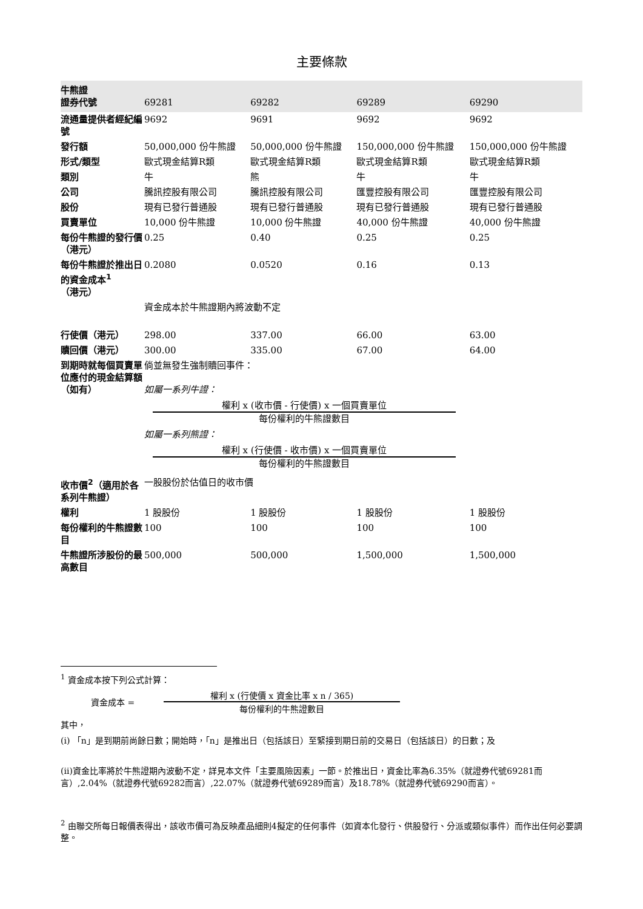主要條款
| 牛熊證 證券代號 | 69281 | 69282 | 69289 | 69290 |
| 流通量提供者經紀編號 | 9692 | 9691 | 9692 | 9692 |
| 發行額 | 50,000,000 份牛熊證 | 50,000,000 份牛熊證 | 150,000,000 份牛熊證 | 150,000,000 份牛熊證 |
| 形式/類型 | 歐式現金結算R類 | 歐式現金結算R類 | 歐式現金結算R類 | 歐式現金結算R類 |
| 類別 | 牛 | 熊 | 牛 | 牛 |
| 公司 | 騰訊控股有限公司 | 騰訊控股有限公司 | 匯豐控股有限公司 | 匯豐控股有限公司 |
| 股份 | 現有已發行普通股 | 現有已發行普通股 | 現有已發行普通股 | 現有已發行普通股 |
| 買賣單位 | 10,000 份牛熊證 | 10,000 份牛熊證 | 40,000 份牛熊證 | 40,000 份牛熊證 |
| 每份牛熊證的發行價（港元） | 0.25 | 0.40 | 0.25 | 0.25 |
| 每份牛熊證於推出日的資金成本<sup>1</sup>（港元） | 0.2080 | 0.0520 | 0.16 | 0.13 |
| | 資金成本於牛熊證期內將波動不定 | | | |
| 行使價（港元） | 298.00 | 337.00 | 66.00 | 63.00 |
| 贖回價（港元） | 300.00 | 335.00 | 67.00 | 64.00 |
| 到期時就每個買賣單位應付的現金結算額（如有） | 倘並無發生強制贖回事件： 如屬一系列牛證： 權利 x (收市價 - 行使價) x 一個買賣單位 每份權利的牛熊證數目 如屬一系列熊證： 權利 x (行使價 - 收市價) x 一個買賣單位 每份權利的牛熊證數目 | | | |
| 收市價<sup>2</sup>（適用於各系列牛熊證） | 一股股份於估值日的收市價 | | | |
| 權利 | 1 股股份 | 1 股股份 | 1 股股份 | 1 股股份 |
| 每份權利的牛熊證數目 | 100 | 100 | 100 | 100 |
| 牛熊證所涉股份的最高數目 | 500,000 | 500,000 | 1,500,000 | 1,500,000 |
<sup>1</sup> 資金成本按下列公式計算：
資金成本 =
權利 x (行使價 x 資金比率 x n / 365)
每份權利的牛熊證數目
其中，
(i) 「n」是到期前尚餘日數；開始時，「n」是推出日（包括該日）至緊接到期日前的交易日（包括該日）的日數；及
(ii)資金比率將於牛熊證期內波動不定，詳見本文件「主要風險因素」一節。於推出日，資金比率為6.35%（就證券代號69281而言）,2.04%（就證券代號69282而言）,22.07%（就證券代號69289而言）及18.78%（就證券代號69290而言）。
<sup>2</sup> 由聯交所每日報價表得出，該收市價可為反映產品細則4擬定的任何事件（如資本化發行、供股發行、分派或類似事件）而作出任何必要調整。